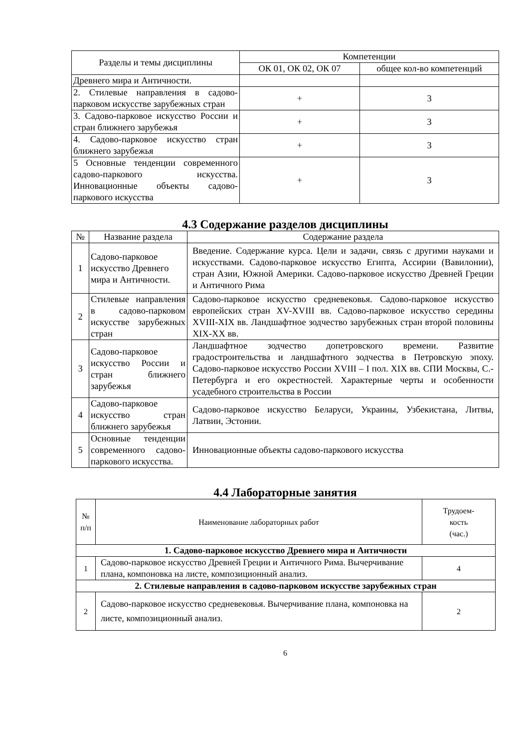| Разделы и темы дисциплины | Компетенции | |
| --- | --- | --- |
| | ОК 01, ОК 02, ОК 07 | общее кол-во компетенций |
| Древнего мира и Античности. | | |
| 2. Стилевые направления в садово-парковом искусстве зарубежных стран | + | 3 |
| 3. Садово-парковое искусство России и стран ближнего зарубежья | + | 3 |
| 4. Садово-парковое искусство стран ближнего зарубежья | + | 3 |
| 5 Основные тенденции современного садово-паркового искусства. Инновационные объекты садово-паркового искусства | + | 3 |
4.3 Содержание разделов дисциплины
| № | Название раздела | Содержание раздела |
| --- | --- | --- |
| 1 | Садово-парковое искусство Древнего мира и Античности. | Введение. Содержание курса. Цели и задачи, связь с другими науками и искусствами. Садово-парковое искусство Египта, Ассирии (Вавилонии), стран Азии, Южной Америки. Садово-парковое искусство Древней Греции и Античного Рима |
| 2 | Стилевые направления в садово-парковом искусстве зарубежных стран | Садово-парковое искусство средневековья. Садово-парковое искусство европейских стран XV-XVIII вв. Садово-парковое искусство середины XVIII-XIX вв. Ландшафтное зодчество зарубежных стран второй половины XIX-XX вв. |
| 3 | Садово-парковое искусство России и стран ближнего зарубежья | Ландшафтное зодчество допетровского времени. Развитие градостроительства и ландшафтного зодчества в Петровскую эпоху. Садово-парковое искусство России XVIII – I пол. XIX вв. СПИ Москвы, С.- Петербурга и его окрестностей. Характерные черты и особенности усадебного строительства в России |
| 4 | Садово-парковое искусство стран ближнего зарубежья | Садово-парковое искусство Беларуси, Украины, Узбекистана, Литвы, Латвии, Эстонии. |
| 5 | Основные тенденции современного садово-паркового искусства. | Инновационные объекты садово-паркового искусства |
4.4 Лабораторные занятия
| № п/п | Наименование лабораторных работ | Трудоем- кость (час.) |
| --- | --- | --- |
| 1. Садово-парковое искусство Древнего мира и Античности | | |
| 1 | Садово-парковое искусство Древней Греции и Античного Рима. Вычерчивание плана, компоновка на листе, композиционный анализ. | 4 |
| 2. Стилевые направления в садово-парковом искусстве зарубежных стран | | |
| 2 | Садово-парковое искусство средневековья. Вычерчивание плана, компоновка на листе, композиционный анализ. | 2 |
6